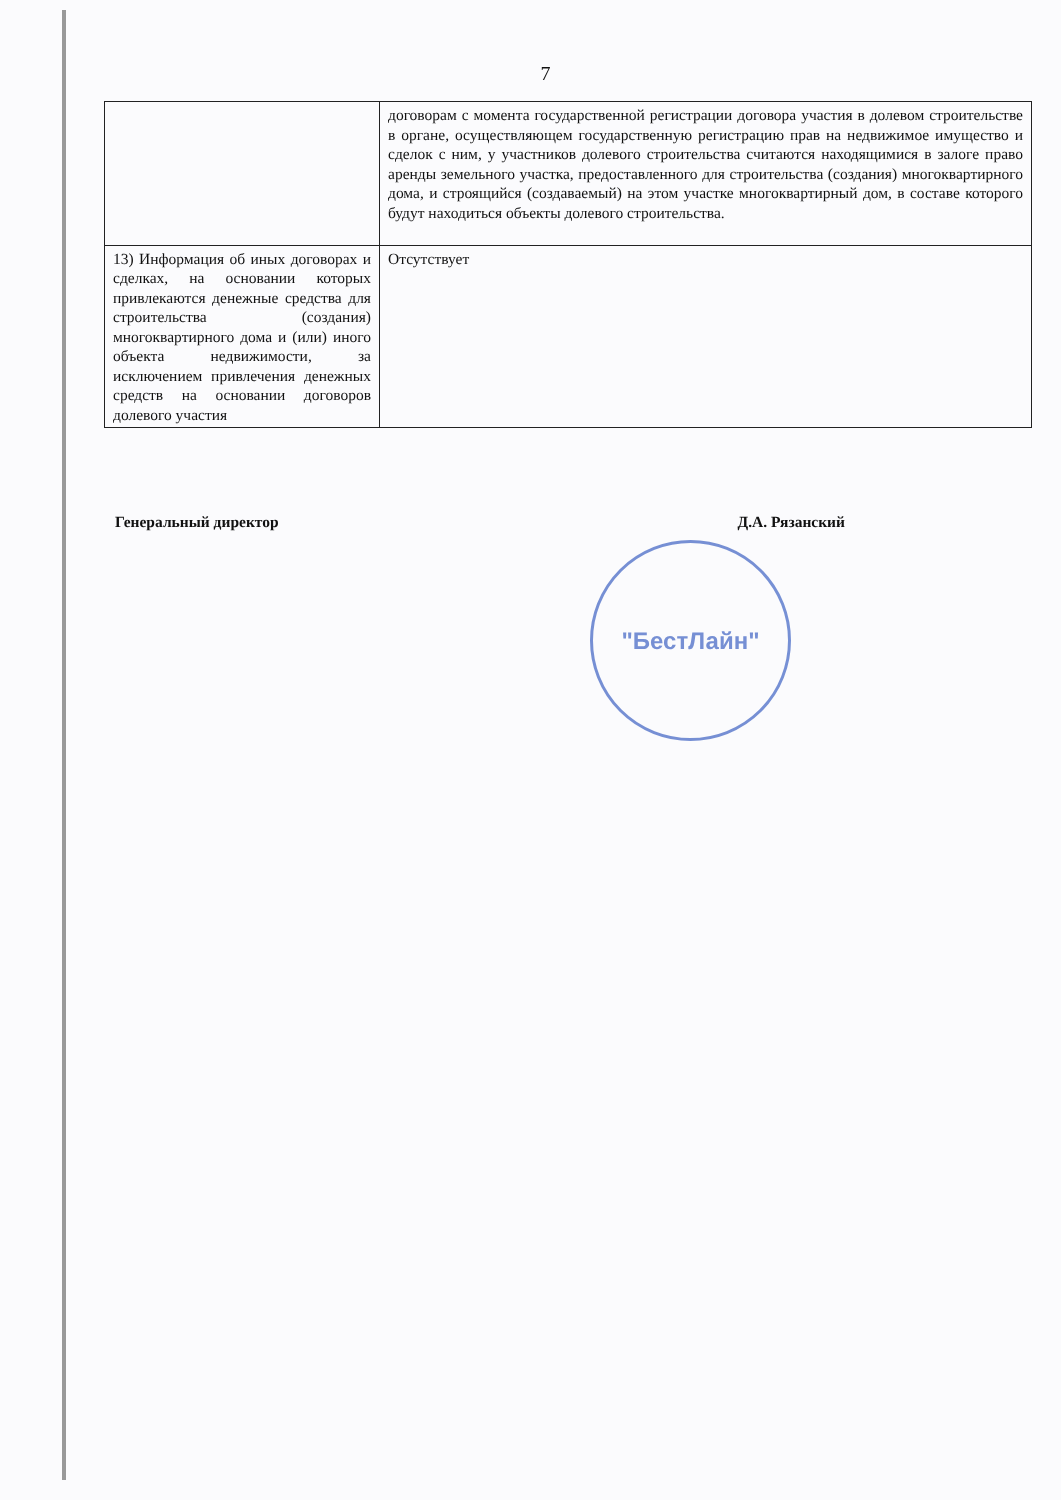7
| | договорам с момента государственной регистрации договора участия в долевом строительстве в органе, осуществляющем государственную регистрацию прав на недвижимое имущество и сделок с ним, у участников долевого строительства считаются находящимися в залоге право аренды земельного участка, предоставленного для строительства (создания) многоквартирного дома, и строящийся (создаваемый) на этом участке многоквартирный дом, в составе которого будут находиться объекты долевого строительства. |
| 13) Информация об иных договорах и сделках, на основании которых привлекаются денежные средства для строительства (создания) многоквартирного дома и (или) иного объекта недвижимости, за исключением привлечения денежных средств на основании договоров долевого участия | Отсутствует |
Генеральный директор Д.А. Рязанский
"БестЛайн"